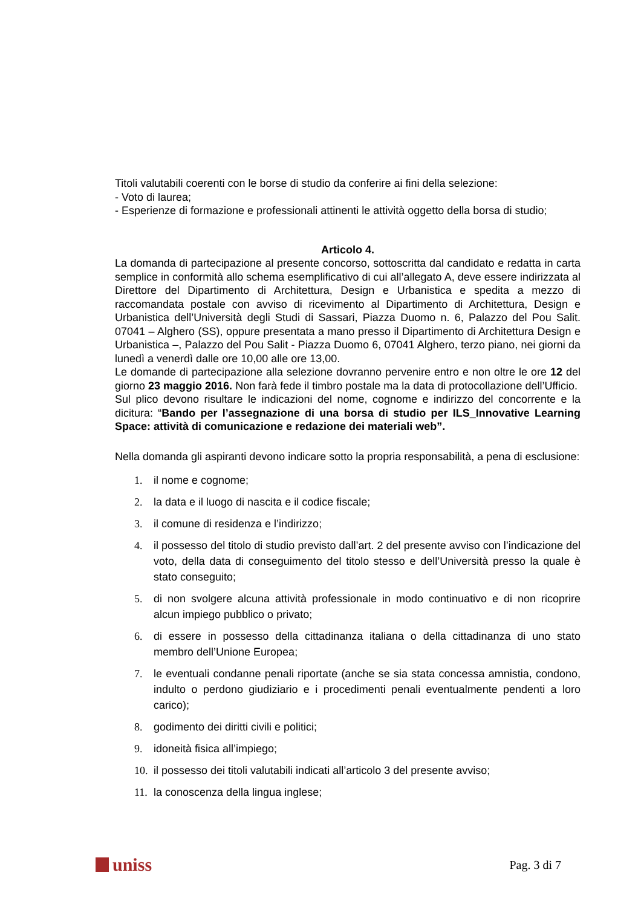Titoli valutabili coerenti con le borse di studio da conferire ai fini della selezione:
- Voto di laurea;
- Esperienze di formazione e professionali attinenti le attività oggetto della borsa di studio;
Articolo 4.
La domanda di partecipazione al presente concorso, sottoscritta dal candidato e redatta in carta semplice in conformità allo schema esemplificativo di cui all’allegato A, deve essere indirizzata al Direttore del Dipartimento di Architettura, Design e Urbanistica e spedita a mezzo di raccomandata postale con avviso di ricevimento al Dipartimento di Architettura, Design e Urbanistica dell’Università degli Studi di Sassari, Piazza Duomo n. 6, Palazzo del Pou Salit. 07041 – Alghero (SS), oppure presentata a mano presso il Dipartimento di Architettura Design e Urbanistica –, Palazzo del Pou Salit - Piazza Duomo 6, 07041 Alghero, terzo piano, nei giorni da lunedì a venerdì dalle ore 10,00 alle ore 13,00.
Le domande di partecipazione alla selezione dovranno pervenire entro e non oltre le ore 12 del giorno 23 maggio 2016. Non farà fede il timbro postale ma la data di protocollazione dell’Ufficio.
Sul plico devono risultare le indicazioni del nome, cognome e indirizzo del concorrente e la dicitura: “Bando per l’assegnazione di una borsa di studio per ILS_Innovative Learning Space: attività di comunicazione e redazione dei materiali web”.
Nella domanda gli aspiranti devono indicare sotto la propria responsabilità, a pena di esclusione:
1. il nome e cognome;
2. la data e il luogo di nascita e il codice fiscale;
3. il comune di residenza e l’indirizzo;
4. il possesso del titolo di studio previsto dall’art. 2 del presente avviso con l’indicazione del voto, della data di conseguimento del titolo stesso e dell’Università presso la quale è stato conseguito;
5. di non svolgere alcuna attività professionale in modo continuativo e di non ricoprire alcun impiego pubblico o privato;
6. di essere in possesso della cittadinanza italiana o della cittadinanza di uno stato membro dell’Unione Europea;
7. le eventuali condanne penali riportate (anche se sia stata concessa amnistia, condono, indulto o perdono giudiziario e i procedimenti penali eventualmente pendenti a loro carico);
8. godimento dei diritti civili e politici;
9. idoneità fisica all’impiego;
10. il possesso dei titoli valutabili indicati all’articolo 3 del presente avviso;
11. la conoscenza della lingua inglese;
uniss
Pag. 3 di 7